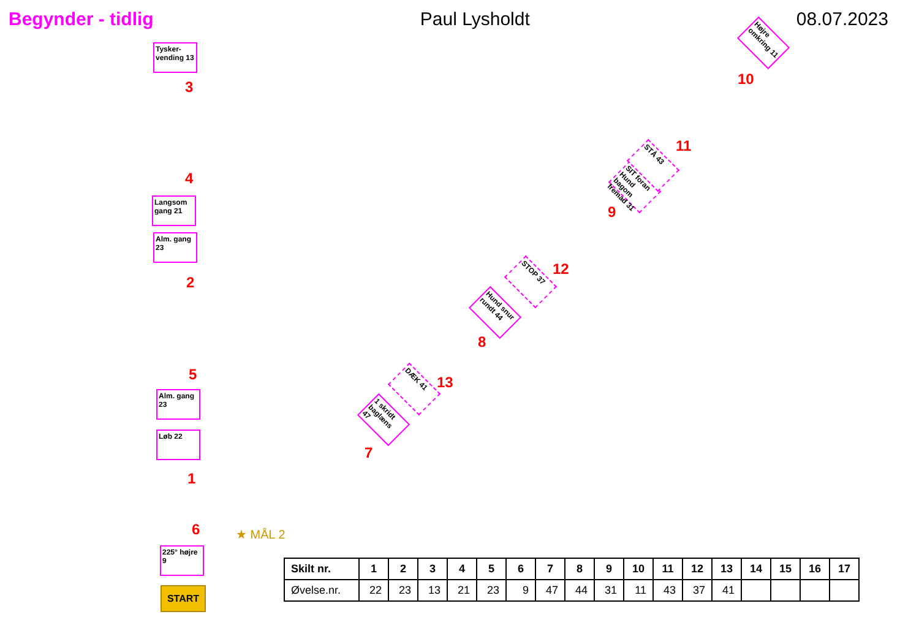Begynder - tidlig Paul Lysholdt 08.07.2023
Tysker-vending 13
3
4
Langsom gang 21
Alm. gang 23
2
5
Alm. gang 23
Løb 22
1
6
225° højre 9
START
★ MÅL 2
1 skridt baglæns 47
7
DÆK 41 13
Hund snur rundt 44
8
STOP 37 12
SIT foran Hund bagom fremad 31
9
STÅ 43 11
Højre omkring 11
10
| Skilt nr. | 1 | 2 | 3 | 4 | 5 | 6 | 7 | 8 | 9 | 10 | 11 | 12 | 13 | 14 | 15 | 16 | 17 |
| --- | --- | --- | --- | --- | --- | --- | --- | --- | --- | --- | --- | --- | --- | --- | --- | --- | --- |
| Øvelse.nr. | 22 | 23 | 13 | 21 | 23 | 9 | 47 | 44 | 31 | 11 | 43 | 37 | 41 | | | | |